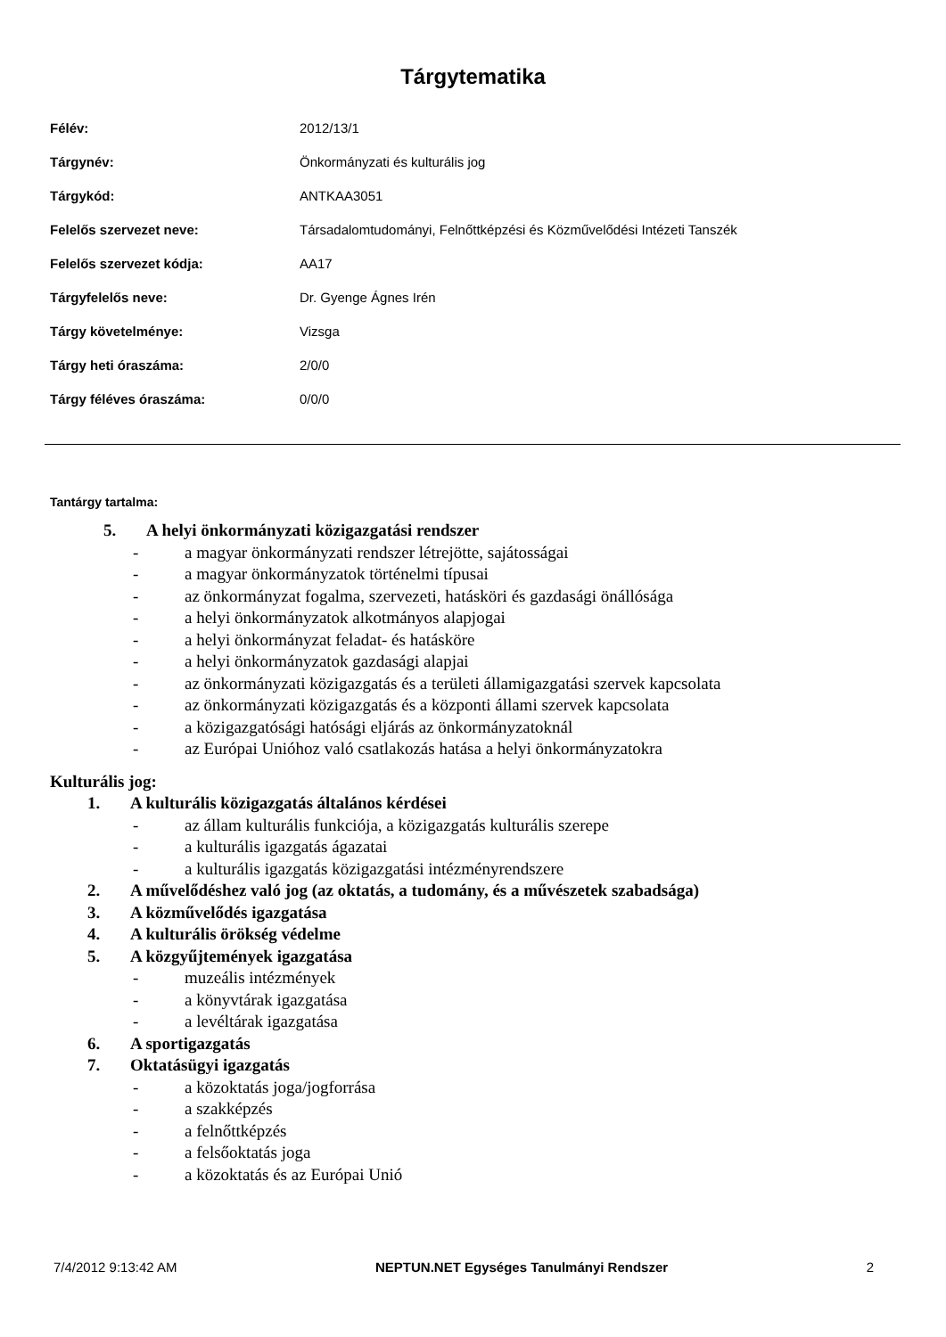Tárgytematika
| Félév: | 2012/13/1 |
| Tárgynév: | Önkormányzati és kulturális jog |
| Tárgykód: | ANTKAA3051 |
| Felelős szervezet neve: | Társadalomtudományi, Felnőttképzési és Közművelődési Intézeti Tanszék |
| Felelős szervezet kódja: | AA17 |
| Tárgyfelelős neve: | Dr. Gyenge Ágnes Irén |
| Tárgy követelménye: | Vizsga |
| Tárgy heti óraszáma: | 2/0/0 |
| Tárgy féléves óraszáma: | 0/0/0 |
Tantárgy tartalma:
5. A helyi önkormányzati közigazgatási rendszer
- a magyar önkormányzati rendszer létrejötte, sajátosságai
- a magyar önkormányzatok történelmi típusai
- az önkormányzat fogalma, szervezeti, hatásköri és gazdasági önállósága
- a helyi önkormányzatok alkotmányos alapjogai
- a helyi önkormányzat feladat- és hatásköre
- a helyi önkormányzatok gazdasági alapjai
- az önkormányzati közigazgatás és a területi államigazgatási szervek kapcsolata
- az önkormányzati közigazgatás és a központi állami szervek kapcsolata
- a közigazgatósági hatósági eljárás az önkormányzatoknál
- az Európai Unióhoz való csatlakozás hatása a helyi önkormányzatokra
Kulturális jog:
1. A kulturális közigazgatás általános kérdései
- az állam kulturális funkciója, a közigazgatás kulturális szerepe
- a kulturális igazgatás ágazatai
- a kulturális igazgatás közigazgatási intézményrendszere
2. A művelődéshez való jog (az oktatás, a tudomány, és a művészetek szabadsága)
3. A közművelődés igazgatása
4. A kulturális örökség védelme
5. A közgyűjtemények igazgatása
- muzeális intézmények
- a könyvtárak igazgatása
- a levéltárak igazgatása
6. A sportigazgatás
7. Oktatásügyi igazgatás
- a közoktatás joga/jogforrása
- a szakképzés
- a felnőttképzés
- a felsőoktatás joga
- a közoktatás és az Európai Unió
7/4/2012 9:13:42 AM NEPTUN.NET Egységes Tanulmányi Rendszer 2